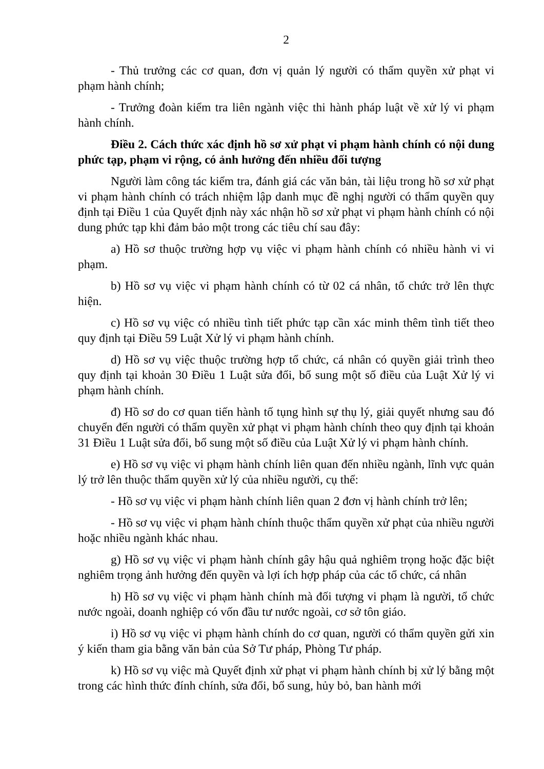2
- Thủ trưởng các cơ quan, đơn vị quản lý người có thẩm quyền xử phạt vi phạm hành chính;
- Trưởng đoàn kiểm tra liên ngành việc thi hành pháp luật về xử lý vi phạm hành chính.
Điều 2. Cách thức xác định hồ sơ xử phạt vi phạm hành chính có nội dung phức tạp, phạm vi rộng, có ảnh hưởng đến nhiều đối tượng
Người làm công tác kiểm tra, đánh giá các văn bản, tài liệu trong hồ sơ xử phạt vi phạm hành chính có trách nhiệm lập danh mục đề nghị người có thẩm quyền quy định tại Điều 1 của Quyết định này xác nhận hồ sơ xử phạt vi phạm hành chính có nội dung phức tạp khi đảm bảo một trong các tiêu chí sau đây:
a) Hồ sơ thuộc trường hợp vụ việc vi phạm hành chính có nhiều hành vi vi phạm.
b) Hồ sơ vụ việc vi phạm hành chính có từ 02 cá nhân, tổ chức trở lên thực hiện.
c) Hồ sơ vụ việc có nhiều tình tiết phức tạp cần xác minh thêm tình tiết theo quy định tại Điều 59 Luật Xử lý vi phạm hành chính.
d) Hồ sơ vụ việc thuộc trường hợp tổ chức, cá nhân có quyền giải trình theo quy định tại khoản 30 Điều 1 Luật sửa đổi, bổ sung một số điều của Luật Xử lý vi phạm hành chính.
đ) Hồ sơ do cơ quan tiến hành tố tụng hình sự thụ lý, giải quyết nhưng sau đó chuyển đến người có thẩm quyền xử phạt vi phạm hành chính theo quy định tại khoản 31 Điều 1 Luật sửa đổi, bổ sung một số điều của Luật Xử lý vi phạm hành chính.
e) Hồ sơ vụ việc vi phạm hành chính liên quan đến nhiều ngành, lĩnh vực quản lý trở lên thuộc thẩm quyền xử lý của nhiều người, cụ thể:
- Hồ sơ vụ việc vi phạm hành chính liên quan 2 đơn vị hành chính trở lên;
- Hồ sơ vụ việc vi phạm hành chính thuộc thẩm quyền xử phạt của nhiều người hoặc nhiều ngành khác nhau.
g) Hồ sơ vụ việc vi phạm hành chính gây hậu quả nghiêm trọng hoặc đặc biệt nghiêm trọng ảnh hưởng đến quyền và lợi ích hợp pháp của các tổ chức, cá nhân
h) Hồ sơ vụ việc vi phạm hành chính mà đối tượng vi phạm là người, tổ chức nước ngoài, doanh nghiệp có vốn đầu tư nước ngoài, cơ sở tôn giáo.
i) Hồ sơ vụ việc vi phạm hành chính do cơ quan, người có thẩm quyền gửi xin ý kiến tham gia bằng văn bản của Sở Tư pháp, Phòng Tư pháp.
k) Hồ sơ vụ việc mà Quyết định xử phạt vi phạm hành chính bị xử lý bằng một trong các hình thức đính chính, sửa đổi, bổ sung, hủy bỏ, ban hành mới